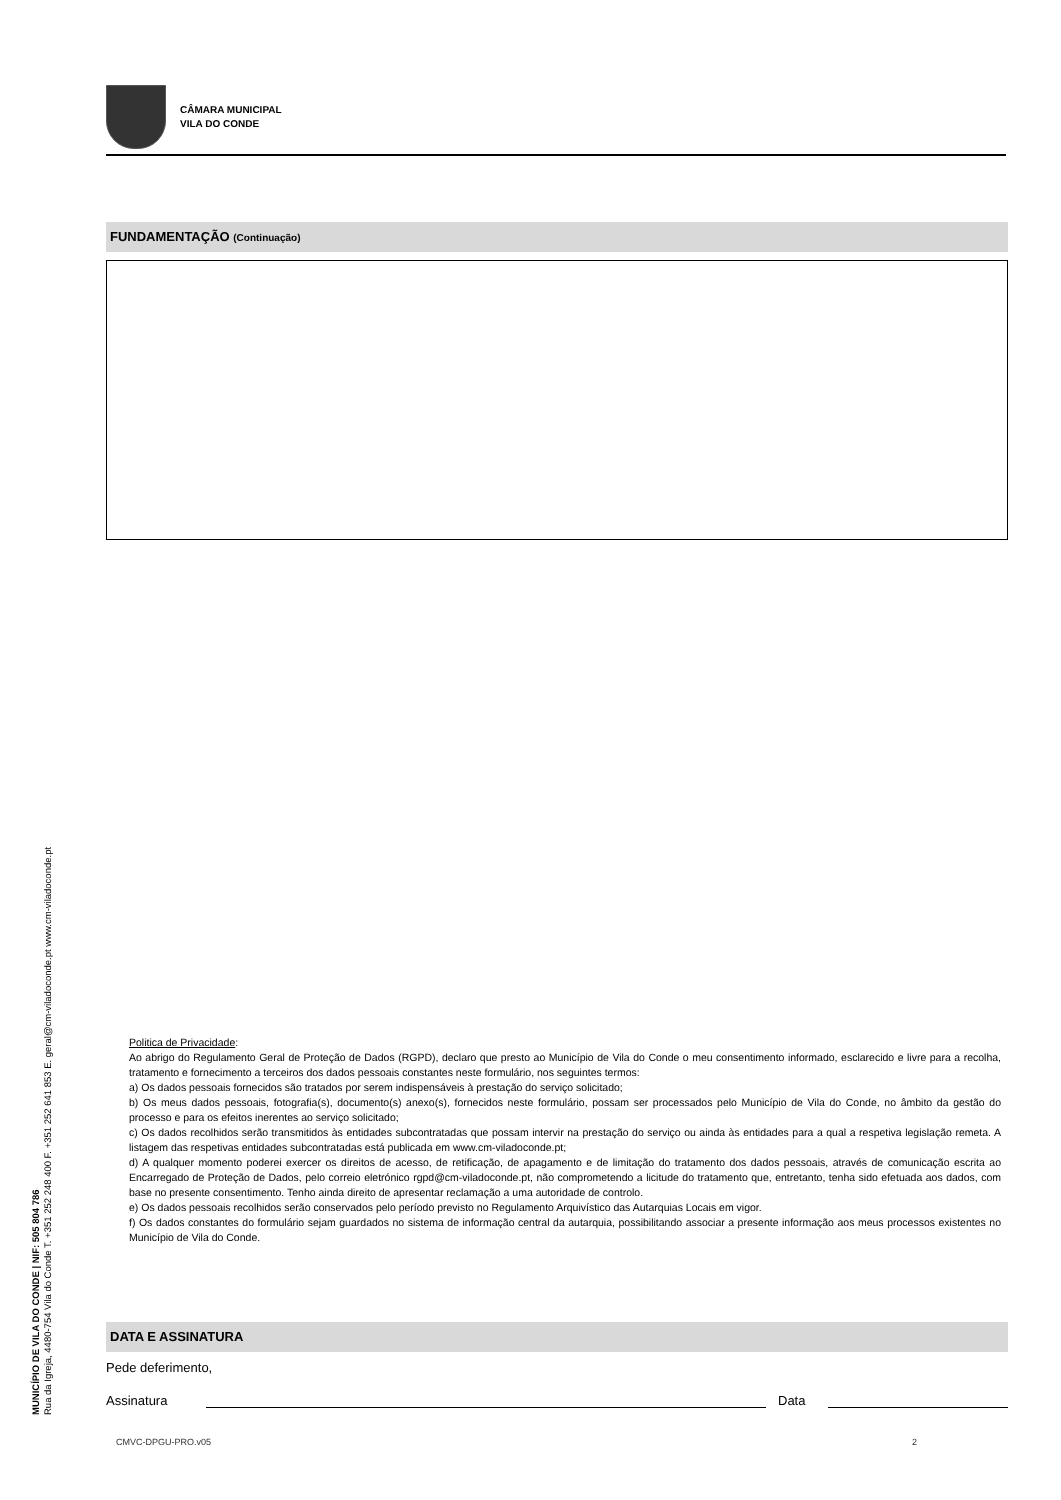CÂMARA MUNICIPAL
VILA DO CONDE
FUNDAMENTAÇÃO (Continuação)
Politica de Privacidade:
Ao abrigo do Regulamento Geral de Proteção de Dados (RGPD), declaro que presto ao Município de Vila do Conde o meu consentimento informado, esclarecido e livre para a recolha, tratamento e fornecimento a terceiros dos dados pessoais constantes neste formulário, nos seguintes termos:
a) Os dados pessoais fornecidos são tratados por serem indispensáveis à prestação do serviço solicitado;
b) Os meus dados pessoais, fotografia(s), documento(s) anexo(s), fornecidos neste formulário, possam ser processados pelo Município de Vila do Conde, no âmbito da gestão do processo e para os efeitos inerentes ao serviço solicitado;
c) Os dados recolhidos serão transmitidos às entidades subcontratadas que possam intervir na prestação do serviço ou ainda às entidades para a qual a respetiva legislação remeta. A listagem das respetivas entidades subcontratadas está publicada em www.cm-viladoconde.pt;
d) A qualquer momento poderei exercer os direitos de acesso, de retificação, de apagamento e de limitação do tratamento dos dados pessoais, através de comunicação escrita ao Encarregado de Proteção de Dados, pelo correio eletrónico rgpd@cm-viladoconde.pt, não comprometendo a licitude do tratamento que, entretanto, tenha sido efetuada aos dados, com base no presente consentimento. Tenho ainda direito de apresentar reclamação a uma autoridade de controlo.
e) Os dados pessoais recolhidos serão conservados pelo período previsto no Regulamento Arquivístico das Autarquias Locais em vigor.
f) Os dados constantes do formulário sejam guardados no sistema de informação central da autarquia, possibilitando associar a presente informação aos meus processos existentes no Município de Vila do Conde.
DATA E ASSINATURA
Pede deferimento,
Assinatura Data
MUNICÍPIO DE VILA DO CONDE | NIF: 505 804 786
Rua da Igreja, 4480-754 Vila do Conde T. +351 252 248 400 F. +351 252 641 853 E. geral@cm-viladoconde.pt www.cm-viladoconde.pt
CMVC-DPGU-PRO.v05 2